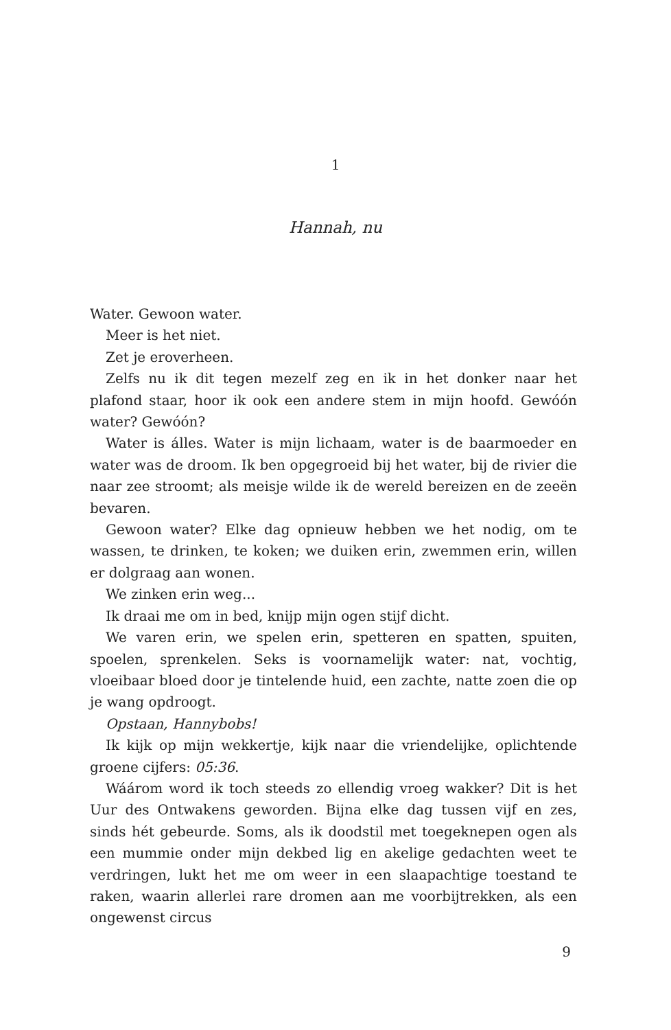1
Hannah, nu
Water. Gewoon water.
Meer is het niet.
Zet je eroverheen.
Zelfs nu ik dit tegen mezelf zeg en ik in het donker naar het plafond staar, hoor ik ook een andere stem in mijn hoofd. Gewóón water? Gewóón?
Water is álles. Water is mijn lichaam, water is de baarmoeder en water was de droom. Ik ben opgegroeid bij het water, bij de rivier die naar zee stroomt; als meisje wilde ik de wereld bereizen en de zeeën bevaren.
Gewoon water? Elke dag opnieuw hebben we het nodig, om te wassen, te drinken, te koken; we duiken erin, zwemmen erin, willen er dolgraag aan wonen.
We zinken erin weg...
Ik draai me om in bed, knijp mijn ogen stijf dicht.
We varen erin, we spelen erin, spetteren en spatten, spuiten, spoelen, sprenkelen. Seks is voornamelijk water: nat, vochtig, vloeibaar bloed door je tintelende huid, een zachte, natte zoen die op je wang opdroogt.
Opstaan, Hannybobs!
Ik kijk op mijn wekkertje, kijk naar die vriendelijke, oplichtende groene cijfers: 05:36.
Wáárom word ik toch steeds zo ellendig vroeg wakker? Dit is het Uur des Ontwakens geworden. Bijna elke dag tussen vijf en zes, sinds hét gebeurde. Soms, als ik doodstil met toegeknepen ogen als een mummie onder mijn dekbed lig en akelige gedachten weet te verdringen, lukt het me om weer in een slaapachtige toestand te raken, waarin allerlei rare dromen aan me voorbijtrekken, als een ongewenst circus
9